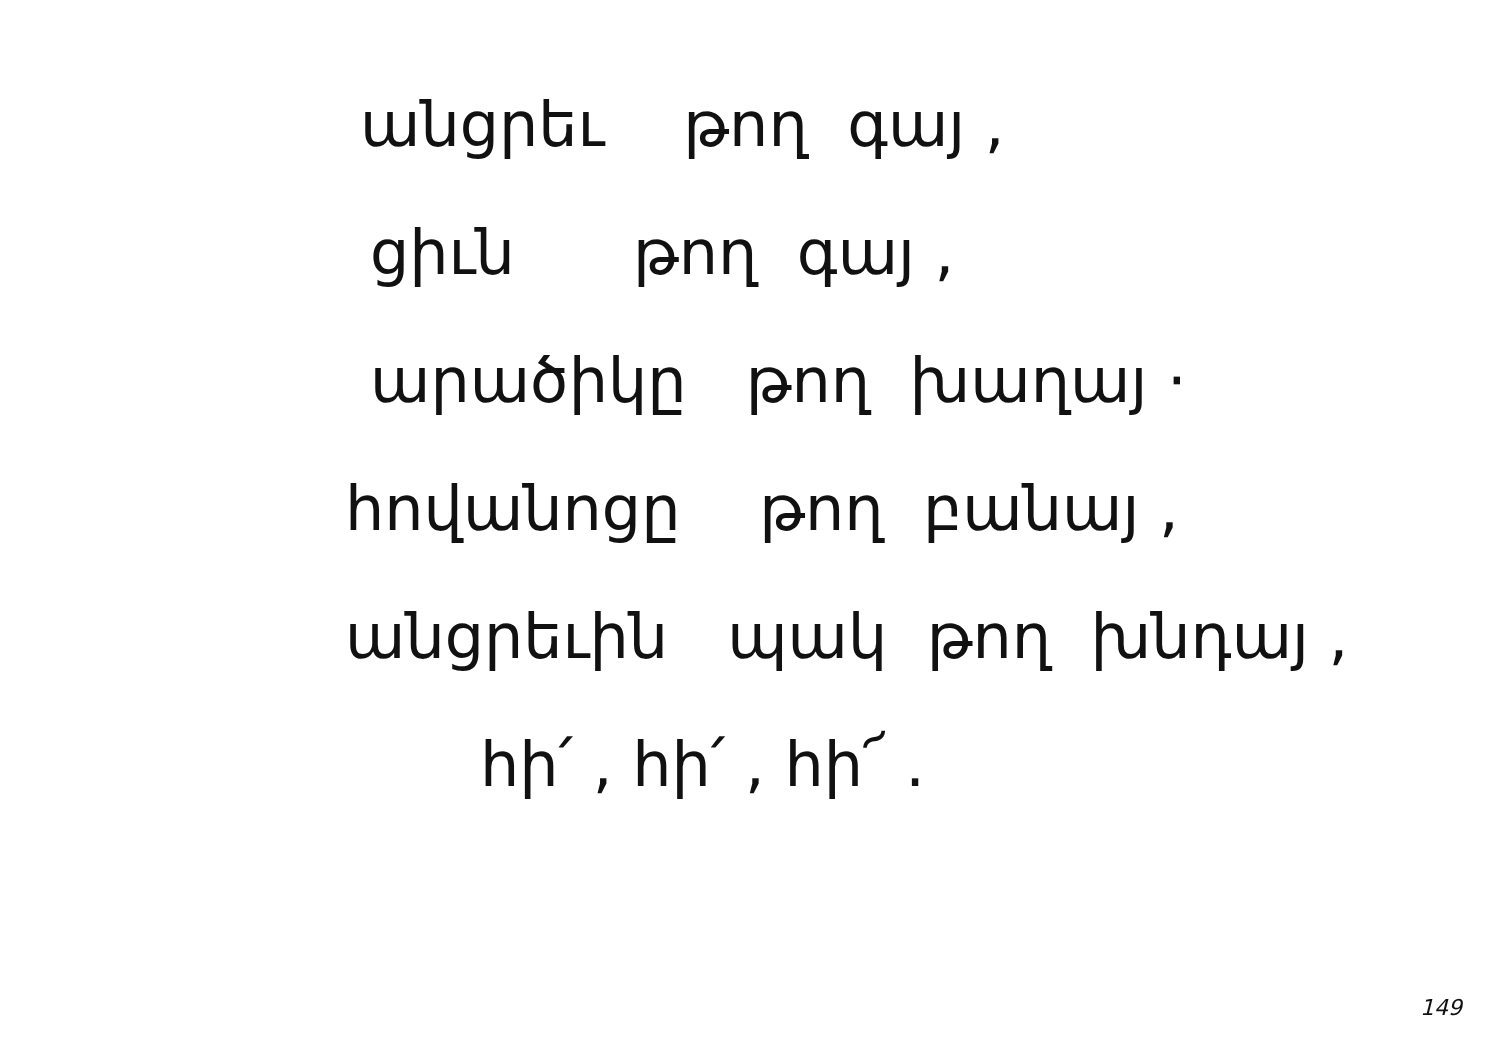անցրեւ թող գայ ,
ցիւն թող գայ ,
արածիկը թող խաղայ ·
հովանոցը թող բանայ ,
անցրեւին պակ թող խնդայ ,
հի՛ , հի՛ , հի՜ .
149